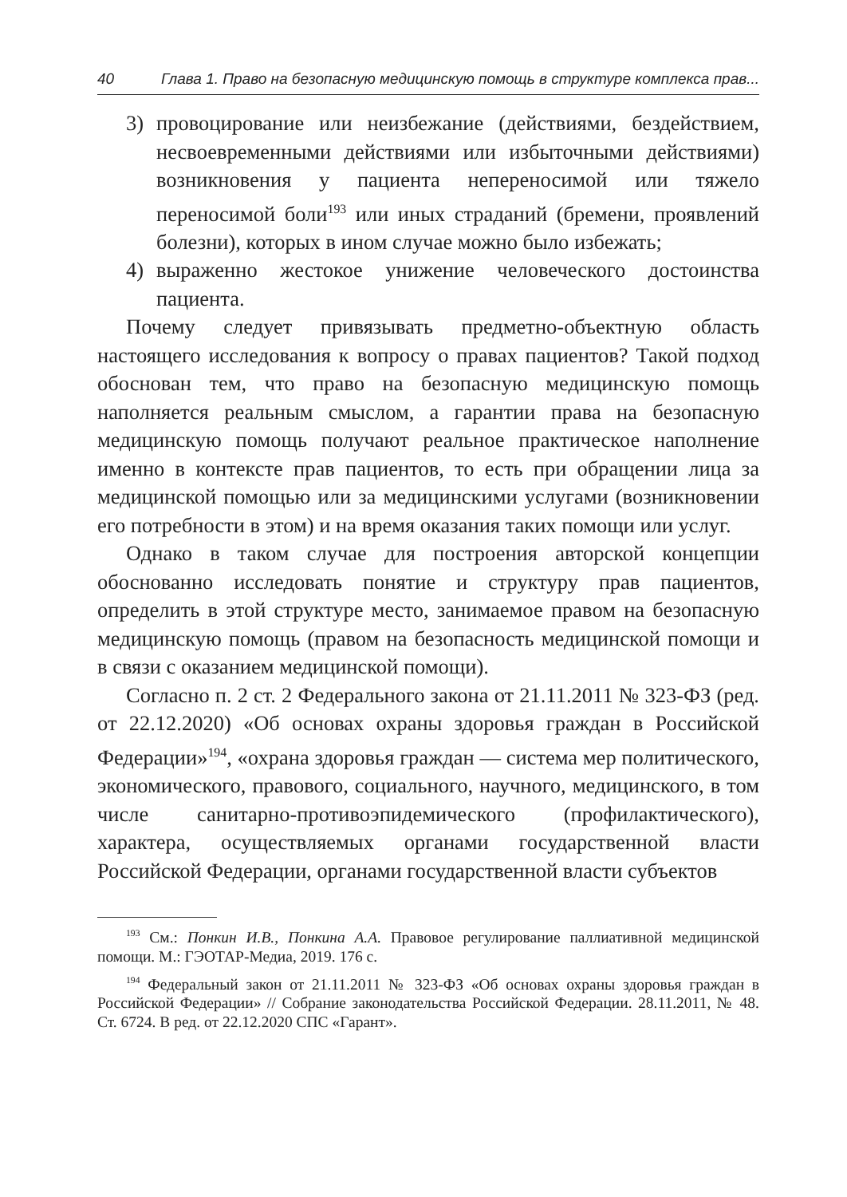40 Глава 1. Право на безопасную медицинскую помощь в структуре комплекса прав...
3) провоцирование или неизбежание (действиями, бездействием, несвоевременными действиями или избыточными действиями) возникновения у пациента непереносимой или тяжело переносимой боли<sup>193</sup> или иных страданий (бремени, проявлений болезни), которых в ином случае можно было избежать;
4) выраженно жестокое унижение человеческого достоинства пациента.
Почему следует привязывать предметно-объектную область настоящего исследования к вопросу о правах пациентов? Такой подход обоснован тем, что право на безопасную медицинскую помощь наполняется реальным смыслом, а гарантии права на безопасную медицинскую помощь получают реальное практическое наполнение именно в контексте прав пациентов, то есть при обращении лица за медицинской помощью или за медицинскими услугами (возникновении его потребности в этом) и на время оказания таких помощи или услуг.
Однако в таком случае для построения авторской концепции обоснованно исследовать понятие и структуру прав пациентов, определить в этой структуре место, занимаемое правом на безопасную медицинскую помощь (правом на безопасность медицинской помощи и в связи с оказанием медицинской помощи).
Согласно п. 2 ст. 2 Федерального закона от 21.11.2011 № 323-ФЗ (ред. от 22.12.2020) «Об основах охраны здоровья граждан в Российской Федерации»<sup>194</sup>, «охрана здоровья граждан — система мер политического, экономического, правового, социального, научного, медицинского, в том числе санитарно-противоэпидемического (профилактического), характера, осуществляемых органами государственной власти Российской Федерации, органами государственной власти субъектов
<sup>193</sup> См.: Понкин И.В., Понкина А.А. Правовое регулирование паллиативной медицинской помощи. М.: ГЭОТАР-Медиа, 2019. 176 с.
<sup>194</sup> Федеральный закон от 21.11.2011 № 323-ФЗ «Об основах охраны здоровья граждан в Российской Федерации» // Собрание законодательства Российской Федерации. 28.11.2011, № 48. Ст. 6724. В ред. от 22.12.2020 СПС «Гарант».